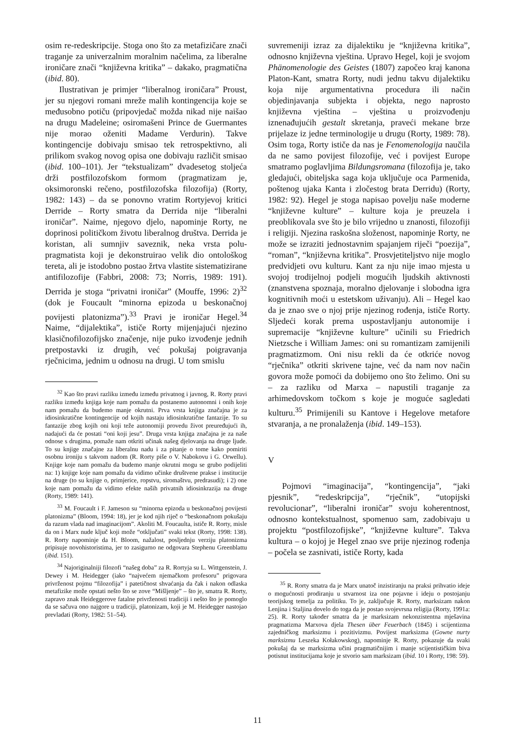osim re-redeskripcije. Stoga ono što za metafizičare znači traganje za univerzalnim moralnim načelima, za liberalne ironičare znači “književna kritika” – dakako, pragmatična (ibid. 80).
Ilustrativan je primjer “liberalnog ironičara” Proust, jer su njegovi romani mreže malih kontingencija koje se međusobno potiču (pripovjedač možda nikad nije naišao na drugu Madeleine; osiromašeni Prince de Guermantes nije morao oženiti Madame Verdurin). Takve kontingencije dobivaju smisao tek retrospektivno, ali prilikom svakog novog opisa one dobivaju različit smisao (ibid. 100–101). Jer “tekstualizam” dvadesetog stoljeća drži postfilozofskom formom (pragmatizam je, oksimoronski rečeno, postfilozofska filozofija) (Rorty, 1982: 143) – da se ponovno vratim Rortyjevoj kritici Derride – Rorty smatra da Derrida nije “liberalni ironičar”. Naime, njegovo djelo, napominje Rorty, ne doprinosi političkom životu liberalnog društva. Derrida je koristan, ali sumnjiv saveznik, neka vrsta polu-pragmatista koji je dekonstruirao velik dio ontološkog tereta, ali je istodobno postao žrtva vlastite sistematizirane antifilozofije (Fabbri, 2008: 73; Norris, 1989: 191). Derrida je stoga “privatni ironičar” (Mouffe, 1996: 2)<sup>32</sup> (dok je Foucault “minorna epizoda u beskonačnoj povijesti platonizma”).<sup>33</sup> Pravi je ironičar Hegel.<sup>34</sup> Naime, “dijalektika”, ističe Rorty mijenjajući njezino klasičnofilozofijsko značenje, nije puko izvođenje jednih pretpostavki iz drugih, već pokušaj poigravanja rječnicima, jednim u odnosu na drugi. U tom smislu
<sup>32</sup> Kao što pravi razliku između između privatnog i javnog, R. Rorty pravi razliku između knjiga koje nam pomažu da postanemo autonomni i onih koje nam pomažu da budemo manje okrutni. Prva vrsta knjiga značajna je za idiosinkratične kontingencije od kojih nastaju idiosinkratične fantazije. To su fantazije zbog kojih oni koji teže autonomiji provedu život preuređujući ih, nadajući da će postati “oni koji jesu”. Druga vrsta knjiga značajna je za naše odnose s drugima, pomaže nam otkriti učinak našeg djelovanja na druge ljude. To su knjige značajne za liberalnu nadu i za pitanje o tome kako pomiriti osobnu ironiju s takvom nadom (R. Rorty piše o V. Nabokovu i G. Orwellu). Knjige koje nam pomažu da budemo manje okrutni mogu se grubo podijeliti na: 1) knjige koje nam pomažu da vidimo učinke društvene prakse i institucije na druge (to su knjige o, primjerice, ropstvu, siromaštvu, predrasudi); i 2) one koje nam pomažu da vidimo efekte naših privatnih idiosinkrazija na druge (Rorty, 1989: 141).
<sup>33</sup> M. Foucault i F. Jameson su “minorna epizoda u beskonačnoj povijesti platonizma” (Bloom, 1994: 18), jer je kod njih riječ o “beskonačnom pokušaju da razum vlada nad imaginacijom”. Akoliti M. Foucaulta, ističe R. Rorty, misle da on i Marx nude ključ koji može “otključati” svaki tekst (Rorty, 1998: 138). R. Rorty napominje da H. Bloom, nažalost, posljednju verziju platonizma pripisuje novohistoristima, jer to zasigurno ne odgovara Stephenu Greenblattu (ibid. 151).
<sup>34</sup> Najoriginalniji filozofi “našeg doba” za R. Rortyja su L. Wittgenstein, J. Dewey i M. Heidegger (iako “najvećem njemačkom profesoru” prigovara privrženost pojmu “filozofija” i patetičnost shvaćanja da čak i nakon odlaska metafizike može opstati nešto što se zove “Mišljenje” – što je, smatra R. Rorty, zapravo znak Heideggerove fatalne privrženosti tradiciji i nešto što je pomoglo da se sačuva ono najgore u tradiciji, platonizam, koji je M. Heidegger nastojao prevladati (Rorty, 1982: 51–54).
suvremeniji izraz za dijalektiku je “književna kritika”, odnosno književna vještina. Upravo Hegel, koji je svojom Phänomenologie des Geistes (1807) započeo kraj kanona Platon-Kant, smatra Rorty, nudi jednu takvu dijalektiku koja nije argumentativna procedura ili način objedinjavanja subjekta i objekta, nego naprosto književna vještina – vještina u proizvođenju iznenađujućih gestalt skretanja, praveći mekane brze prijelaze iz jedne terminologije u drugu (Rorty, 1989: 78). Osim toga, Rorty ističe da nas je Fenomenologija naučila da ne samo povijest filozofije, već i povijest Europe smatramo poglavljima Bildungsromana (filozofija je, tako gledajući, obiteljska saga koja uključuje oca Parmenida, poštenog ujaka Kanta i zločestog brata Derridu) (Rorty, 1982: 92). Hegel je stoga napisao povelju naše moderne “književne kulture” – kulture koja je preuzela i preoblikovala sve što je bilo vrijedno u znanosti, filozofiji i religiji. Njezina raskošna složenost, napominje Rorty, ne može se izraziti jednostavnim spajanjem riječi “poezija”, “roman”, “književna kritika”. Prosvjetiteljstvo nije moglo predvidjeti ovu kulturu. Kant za nju nije imao mjesta u svojoj trodijelnoj podjeli mogućih ljudskih aktivnosti (znanstvena spoznaja, moralno djelovanje i slobodna igra kognitivnih moći u estetskom uživanju). Ali – Hegel kao da je znao sve o njoj prije njezinog rođenja, ističe Rorty. Sljedeći korak prema uspostavljanju autonomije i supremacije “književne kulture” učinili su Friedrich Nietzsche i William James: oni su romantizam zamijenili pragmatizmom. Oni nisu rekli da će otkriće novog “rječnika” otkriti skrivene tajne, već da nam nov način govora može pomoći da dobijemo ono što želimo. Oni su – za razliku od Marxa – napustili traganje za arhimedovskom točkom s koje je moguće sagledati kulturu.<sup>35</sup> Primijenili su Kantove i Hegelove metafore stvaranja, a ne pronalaženja (ibid. 149–153).
V
Pojmovi “imaginacija”, “kontingencija”, “jaki pjesnik”, “redeskripcija”, “rječnik”, “utopijski revolucionar”, “liberalni ironičar” svoju koherentnost, odnosno kontekstualnost, spomenuo sam, zadobivaju u projektu “postfilozofijske”, “književne kulture”. Takva kultura – o kojoj je Hegel znao sve prije njezinog rođenja – počela se zasnivati, ističe Rorty, kada
<sup>35</sup> R. Rorty smatra da je Marx unatoč inzistiranju na praksi prihvatio ideje o mogućnosti prodiranju u stvarnost iza one pojavne i ideju o postojanju teorijskog temelja za politiku. To je, zaključuje R. Rorty, marksizam nakon Lenjina i Staljina dovelo do toga da je postao svojevrsna religija (Rorty, 1991a: 25). R. Rorty također smatra da je marksizam nekonzistentna mješavina pragmatizma Marxova djela Thesen über Feuerbach (1845) i scijentizma zajedničkog marksizmu i pozitivizmu. Povijest marksizma (Gowne nurty marksizmu Leszeka Kołakowskog), napominje R. Rorty, pokazuje da svaki pokušaj da se marksizma učini pragmatičnijim i manje scijentističkim biva potisnut institucijama koje je stvorio sam marksizam (ibid. 10 i Rorty, 198: 59).
11